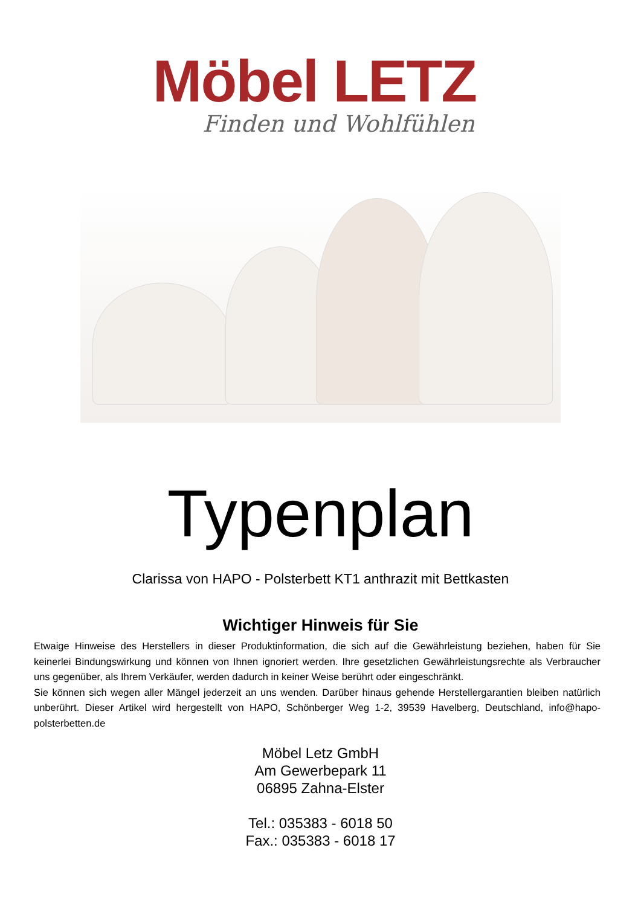Möbel LETZ
Finden und Wohlfühlen
Typenplan
Clarissa von HAPO - Polsterbett KT1 anthrazit mit Bettkasten
Wichtiger Hinweis für Sie
Etwaige Hinweise des Herstellers in dieser Produktinformation, die sich auf die Gewährleistung beziehen, haben für Sie keinerlei Bindungswirkung und können von Ihnen ignoriert werden. Ihre gesetzlichen Gewährleistungsrechte als Verbraucher uns gegenüber, als Ihrem Verkäufer, werden dadurch in keiner Weise berührt oder eingeschränkt.
Sie können sich wegen aller Mängel jederzeit an uns wenden. Darüber hinaus gehende Herstellergarantien bleiben natürlich unberührt. Dieser Artikel wird hergestellt von HAPO, Schönberger Weg 1-2, 39539 Havelberg, Deutschland, info@hapo-polsterbetten.de
Möbel Letz GmbH
Am Gewerbepark 11
06895 Zahna-Elster
Tel.: 035383 - 6018 50
Fax.: 035383 - 6018 17